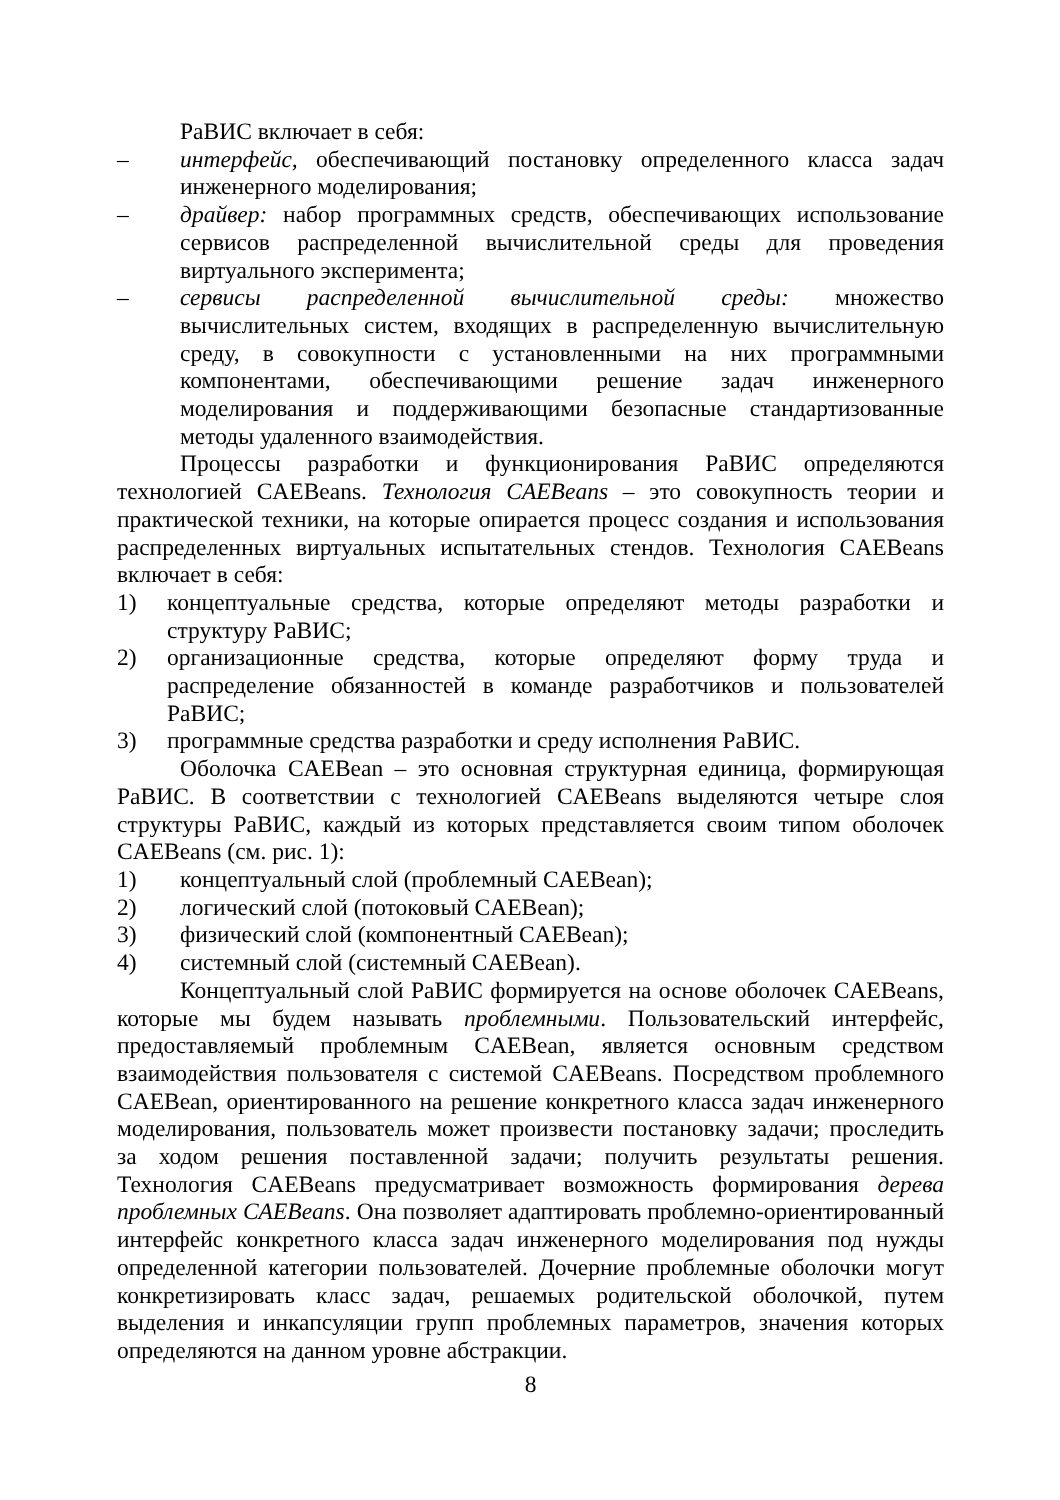РаВИС включает в себя:
– интерфейс, обеспечивающий постановку определенного класса задач инженерного моделирования;
– драйвер: набор программных средств, обеспечивающих использование сервисов распределенной вычислительной среды для проведения виртуального эксперимента;
– сервисы распределенной вычислительной среды: множество вычислительных систем, входящих в распределенную вычислительную среду, в совокупности с установленными на них программными компонентами, обеспечивающими решение задач инженерного моделирования и поддерживающими безопасные стандартизованные методы удаленного взаимодействия.
Процессы разработки и функционирования РаВИС определяются технологией CAEBeans. Технология CAEBeans – это совокупность теории и практической техники, на которые опирается процесс создания и использования распределенных виртуальных испытательных стендов. Технология CAEBeans включает в себя:
1) концептуальные средства, которые определяют методы разработки и структуру РаВИС;
2) организационные средства, которые определяют форму труда и распределение обязанностей в команде разработчиков и пользователей РаВИС;
3) программные средства разработки и среду исполнения РаВИС.
Оболочка CAEBean – это основная структурная единица, формирующая РаВИС. В соответствии с технологией CAEBeans выделяются четыре слоя структуры РаВИС, каждый из которых представляется своим типом оболочек CAEBeans (см. рис. 1):
1) концептуальный слой (проблемный CAEBean);
2) логический слой (потоковый CAEBean);
3) физический слой (компонентный CAEBean);
4) системный слой (системный CAEBean).
Концептуальный слой РаВИС формируется на основе оболочек CAEBeans, которые мы будем называть проблемными. Пользовательский интерфейс, предоставляемый проблемным CAEBean, является основным средством взаимодействия пользователя с системой CAEBeans. Посредством проблемного CAEBean, ориентированного на решение конкретного класса задач инженерного моделирования, пользователь может произвести постановку задачи; проследить за ходом решения поставленной задачи; получить результаты решения. Технология CAEBeans предусматривает возможность формирования дерева проблемных CAEBeans. Она позволяет адаптировать проблемно-ориентированный интерфейс конкретного класса задач инженерного моделирования под нужды определенной категории пользователей. Дочерние проблемные оболочки могут конкретизировать класс задач, решаемых родительской оболочкой, путем выделения и инкапсуляции групп проблемных параметров, значения которых определяются на данном уровне абстракции.
8